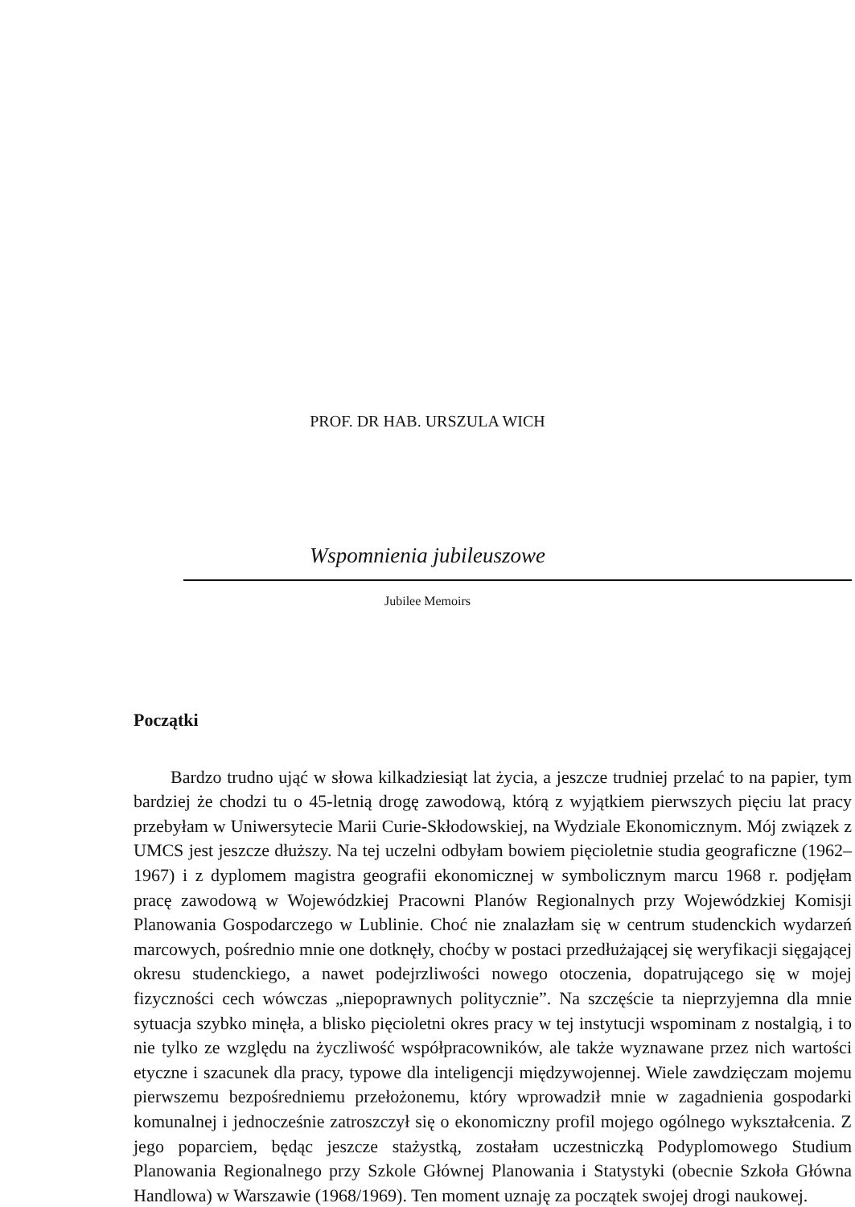PROF. DR HAB. URSZULA WICH
Wspomnienia jubileuszowe
Jubilee Memoirs
Początki
Bardzo trudno ująć w słowa kilkadziesiąt lat życia, a jeszcze trudniej przelać to na papier, tym bardziej że chodzi tu o 45-letnią drogę zawodową, którą z wyjątkiem pierwszych pięciu lat pracy przebyłam w Uniwersytecie Marii Curie-Skłodowskiej, na Wydziale Ekonomicznym. Mój związek z UMCS jest jeszcze dłuższy. Na tej uczelni odbyłam bowiem pięcioletnie studia geograficzne (1962–1967) i z dyplomem magistra geografii ekonomicznej w symbolicznym marcu 1968 r. podjęłam pracę zawodową w Wojewódzkiej Pracowni Planów Regionalnych przy Wojewódzkiej Komisji Planowania Gospodarczego w Lublinie. Choć nie znalazłam się w centrum studenckich wydarzeń marcowych, pośrednio mnie one dotknęły, choćby w postaci przedłużającej się weryfikacji sięgającej okresu studenckiego, a nawet podejrzliwości nowego otoczenia, dopatrującego się w mojej fizyczności cech wówczas „niepoprawnych politycznie”. Na szczęście ta nieprzyjemna dla mnie sytuacja szybko minęła, a blisko pięcioletni okres pracy w tej instytucji wspominam z nostalgią, i to nie tylko ze względu na życzliwość współpracowników, ale także wyznawane przez nich wartości etyczne i szacunek dla pracy, typowe dla inteligencji międzywojennej. Wiele zawdzięczam mojemu pierwszemu bezpośredniemu przełożonemu, który wprowadził mnie w zagadnienia gospodarki komunalnej i jednocześnie zatroszczył się o ekonomiczny profil mojego ogólnego wykształcenia. Z jego poparciem, będąc jeszcze stażystką, zostałam uczestniczką Podyplomowego Studium Planowania Regionalnego przy Szkole Głównej Planowania i Statystyki (obecnie Szkoła Główna Handlowa) w Warszawie (1968/1969). Ten moment uznaję za początek swojej drogi naukowej.